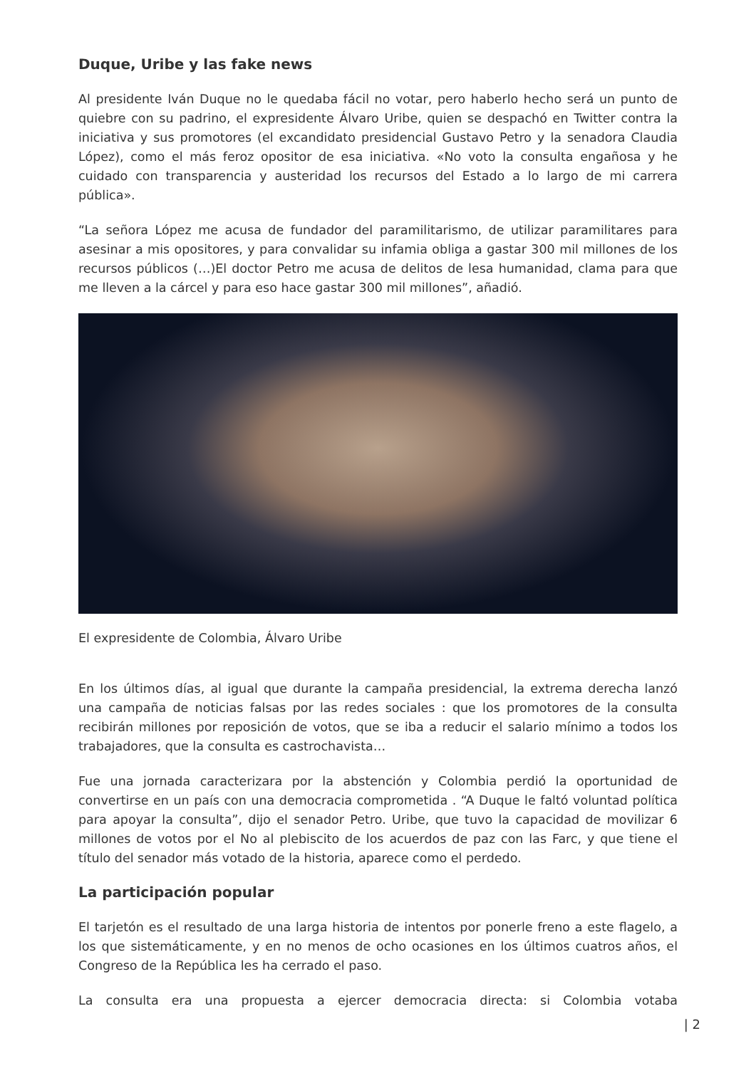Duque, Uribe y las fake news
Al presidente Iván Duque no le quedaba fácil no votar, pero haberlo hecho será un punto de quiebre con su padrino, el expresidente Álvaro Uribe, quien se despachó en Twitter contra la iniciativa y sus promotores (el excandidato presidencial Gustavo Petro y la senadora Claudia López), como el más feroz opositor de esa iniciativa. «No voto la consulta engañosa y he cuidado con transparencia y austeridad los recursos del Estado a lo largo de mi carrera pública».
“La señora López me acusa de fundador del paramilitarismo, de utilizar paramilitares para asesinar a mis opositores, y para convalidar su infamia obliga a gastar 300 mil millones de los recursos públicos (…)El doctor Petro me acusa de delitos de lesa humanidad, clama para que me lleven a la cárcel y para eso hace gastar 300 mil millones”, añadió.
El expresidente de Colombia, Álvaro Uribe
En los últimos días, al igual que durante la campaña presidencial, la extrema derecha lanzó una campaña de noticias falsas por las redes sociales : que los promotores de la consulta recibirán millones por reposición de votos, que se iba a reducir el salario mínimo a todos los trabajadores, que la consulta es castrochavista…
Fue una jornada caracterizara por la abstención y Colombia perdió la oportunidad de convertirse en un país con una democracia comprometida . “A Duque le faltó voluntad política para apoyar la consulta”, dijo el senador Petro. Uribe, que tuvo la capacidad de movilizar 6 millones de votos por el No al plebiscito de los acuerdos de paz con las Farc, y que tiene el título del senador más votado de la historia, aparece como el perdedo.
La participación popular
El tarjetón es el resultado de una larga historia de intentos por ponerle freno a este flagelo, a los que sistemáticamente, y en no menos de ocho ocasiones en los últimos cuatros años, el Congreso de la República les ha cerrado el paso.
La consulta era una propuesta a ejercer democracia directa: si Colombia votaba
| 2